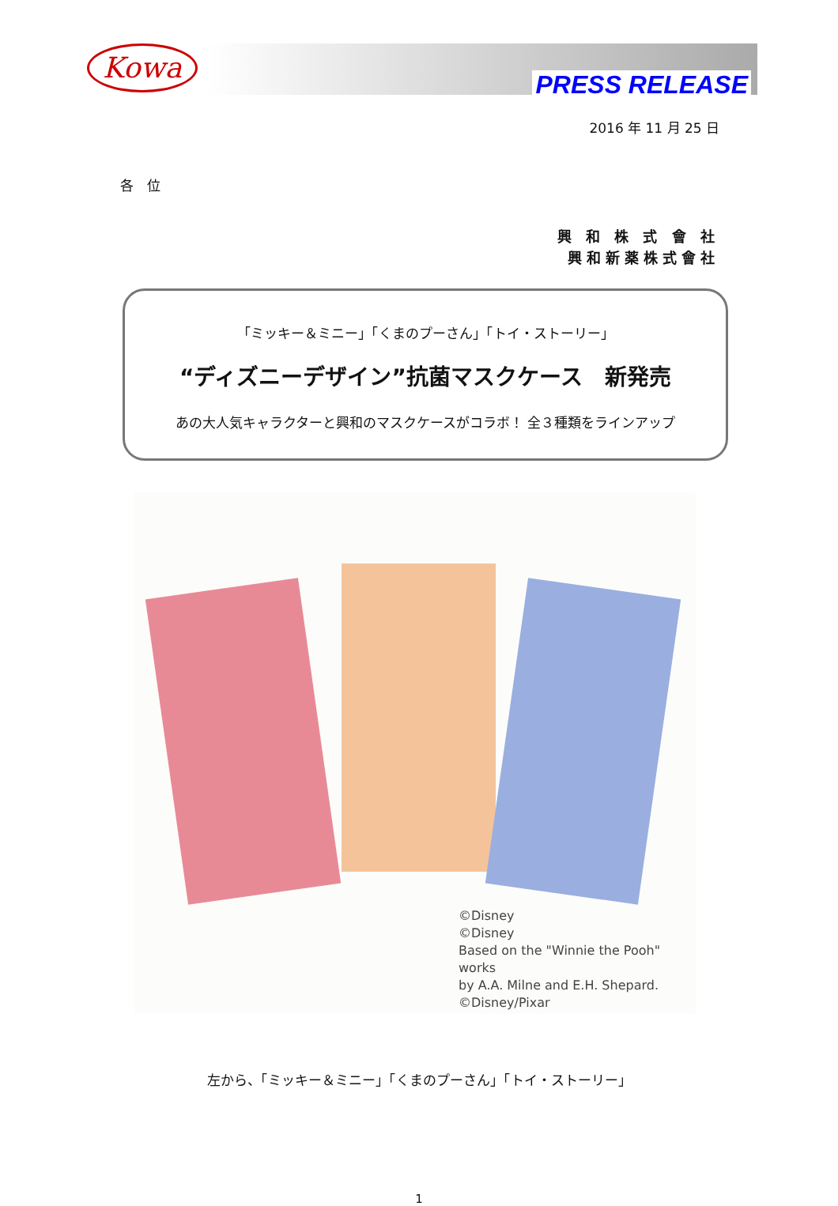Kowa
PRESS RELEASE
2016 年 11 月 25 日
各　位
興 和 株 式 會 社
興和新薬株式會社
「ミッキー＆ミニー」「くまのプーさん」「トイ・ストーリー」
“ディズニーデザイン”抗菌マスクケース　新発売
あの大人気キャラクターと興和のマスクケースがコラボ！ 全３種類をラインアップ
©Disney
©Disney
Based on the "Winnie the Pooh" works
by A.A. Milne and E.H. Shepard.
©Disney/Pixar
左から、「ミッキー＆ミニー」「くまのプーさん」「トイ・ストーリー」
1